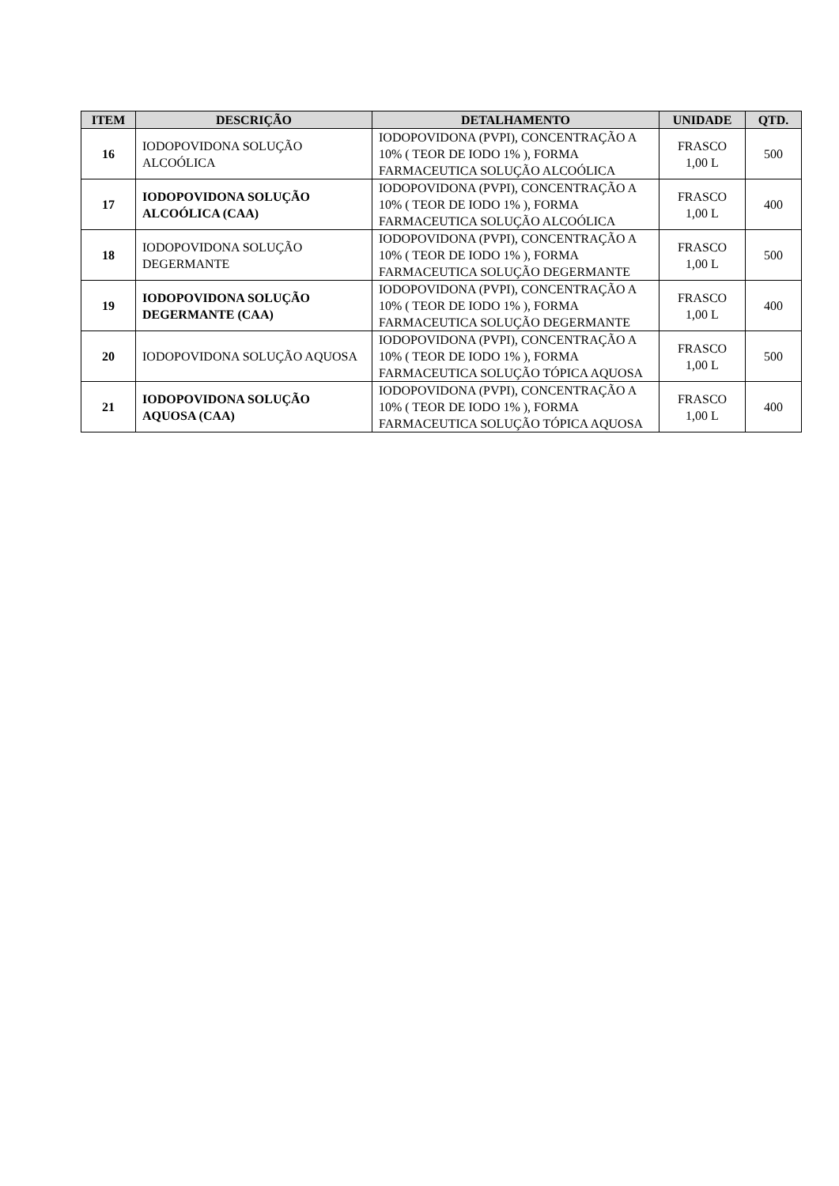| ITEM | DESCRIÇÃO | DETALHAMENTO | UNIDADE | QTD. |
| --- | --- | --- | --- | --- |
| 16 | IODOPOVIDONA SOLUÇÃO ALCOÓLICA | IODOPOVIDONA (PVPI), CONCENTRAÇÃO A 10% ( TEOR DE IODO 1% ), FORMA FARMACEUTICA SOLUÇÃO ALCOÓLICA | FRASCO 1,00 L | 500 |
| 17 | IODOPOVIDONA SOLUÇÃO ALCOÓLICA (CAA) | IODOPOVIDONA (PVPI), CONCENTRAÇÃO A 10% ( TEOR DE IODO 1% ), FORMA FARMACEUTICA SOLUÇÃO ALCOÓLICA | FRASCO 1,00 L | 400 |
| 18 | IODOPOVIDONA SOLUÇÃO DEGERMANTE | IODOPOVIDONA (PVPI), CONCENTRAÇÃO A 10% ( TEOR DE IODO 1% ), FORMA FARMACEUTICA SOLUÇÃO DEGERMANTE | FRASCO 1,00 L | 500 |
| 19 | IODOPOVIDONA SOLUÇÃO DEGERMANTE (CAA) | IODOPOVIDONA (PVPI), CONCENTRAÇÃO A 10% ( TEOR DE IODO 1% ), FORMA FARMACEUTICA SOLUÇÃO DEGERMANTE | FRASCO 1,00 L | 400 |
| 20 | IODOPOVIDONA SOLUÇÃO AQUOSA | IODOPOVIDONA (PVPI), CONCENTRAÇÃO A 10% ( TEOR DE IODO 1% ), FORMA FARMACEUTICA SOLUÇÃO TÓPICA AQUOSA | FRASCO 1,00 L | 500 |
| 21 | IODOPOVIDONA SOLUÇÃO AQUOSA (CAA) | IODOPOVIDONA (PVPI), CONCENTRAÇÃO A 10% ( TEOR DE IODO 1% ), FORMA FARMACEUTICA SOLUÇÃO TÓPICA AQUOSA | FRASCO 1,00 L | 400 |